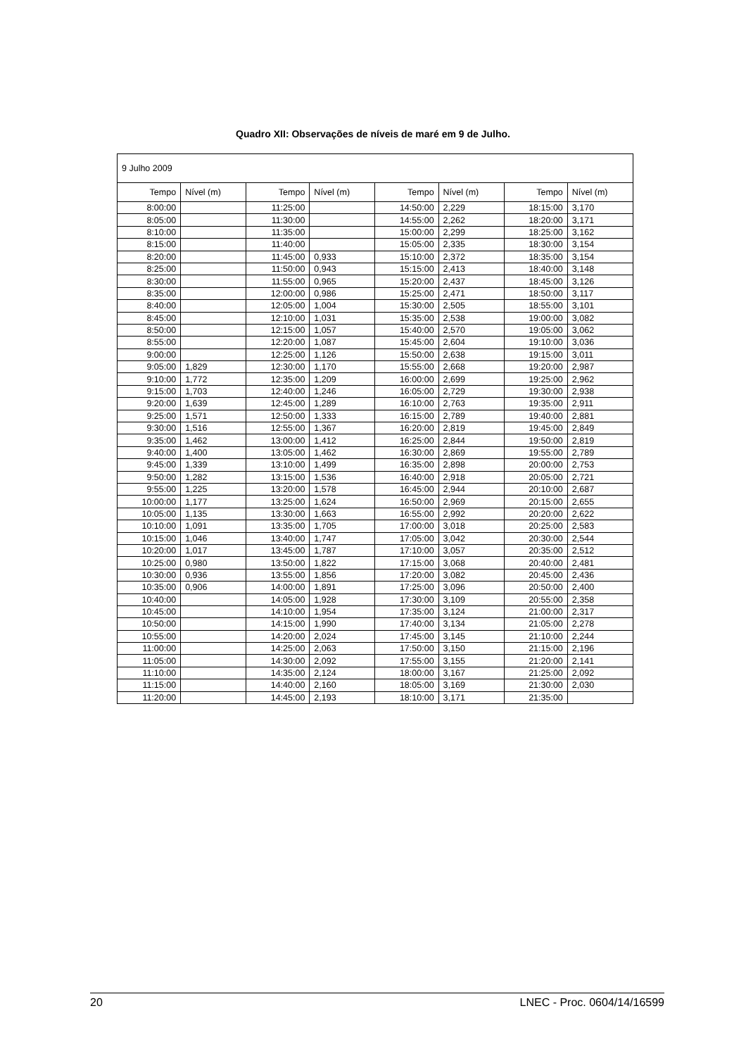Quadro XII: Observações de níveis de maré em 9 de Julho.
| 9 Julho 2009 | | | | | | | |
| Tempo | Nível (m) | Tempo | Nível (m) | Tempo | Nível (m) | Tempo | Nível (m) |
| 8:00:00 | | 11:25:00 | | 14:50:00 | 2,229 | 18:15:00 | 3,170 |
| 8:05:00 | | 11:30:00 | | 14:55:00 | 2,262 | 18:20:00 | 3,171 |
| 8:10:00 | | 11:35:00 | | 15:00:00 | 2,299 | 18:25:00 | 3,162 |
| 8:15:00 | | 11:40:00 | | 15:05:00 | 2,335 | 18:30:00 | 3,154 |
| 8:20:00 | | 11:45:00 | 0,933 | 15:10:00 | 2,372 | 18:35:00 | 3,154 |
| 8:25:00 | | 11:50:00 | 0,943 | 15:15:00 | 2,413 | 18:40:00 | 3,148 |
| 8:30:00 | | 11:55:00 | 0,965 | 15:20:00 | 2,437 | 18:45:00 | 3,126 |
| 8:35:00 | | 12:00:00 | 0,986 | 15:25:00 | 2,471 | 18:50:00 | 3,117 |
| 8:40:00 | | 12:05:00 | 1,004 | 15:30:00 | 2,505 | 18:55:00 | 3,101 |
| 8:45:00 | | 12:10:00 | 1,031 | 15:35:00 | 2,538 | 19:00:00 | 3,082 |
| 8:50:00 | | 12:15:00 | 1,057 | 15:40:00 | 2,570 | 19:05:00 | 3,062 |
| 8:55:00 | | 12:20:00 | 1,087 | 15:45:00 | 2,604 | 19:10:00 | 3,036 |
| 9:00:00 | | 12:25:00 | 1,126 | 15:50:00 | 2,638 | 19:15:00 | 3,011 |
| 9:05:00 | 1,829 | 12:30:00 | 1,170 | 15:55:00 | 2,668 | 19:20:00 | 2,987 |
| 9:10:00 | 1,772 | 12:35:00 | 1,209 | 16:00:00 | 2,699 | 19:25:00 | 2,962 |
| 9:15:00 | 1,703 | 12:40:00 | 1,246 | 16:05:00 | 2,729 | 19:30:00 | 2,938 |
| 9:20:00 | 1,639 | 12:45:00 | 1,289 | 16:10:00 | 2,763 | 19:35:00 | 2,911 |
| 9:25:00 | 1,571 | 12:50:00 | 1,333 | 16:15:00 | 2,789 | 19:40:00 | 2,881 |
| 9:30:00 | 1,516 | 12:55:00 | 1,367 | 16:20:00 | 2,819 | 19:45:00 | 2,849 |
| 9:35:00 | 1,462 | 13:00:00 | 1,412 | 16:25:00 | 2,844 | 19:50:00 | 2,819 |
| 9:40:00 | 1,400 | 13:05:00 | 1,462 | 16:30:00 | 2,869 | 19:55:00 | 2,789 |
| 9:45:00 | 1,339 | 13:10:00 | 1,499 | 16:35:00 | 2,898 | 20:00:00 | 2,753 |
| 9:50:00 | 1,282 | 13:15:00 | 1,536 | 16:40:00 | 2,918 | 20:05:00 | 2,721 |
| 9:55:00 | 1,225 | 13:20:00 | 1,578 | 16:45:00 | 2,944 | 20:10:00 | 2,687 |
| 10:00:00 | 1,177 | 13:25:00 | 1,624 | 16:50:00 | 2,969 | 20:15:00 | 2,655 |
| 10:05:00 | 1,135 | 13:30:00 | 1,663 | 16:55:00 | 2,992 | 20:20:00 | 2,622 |
| 10:10:00 | 1,091 | 13:35:00 | 1,705 | 17:00:00 | 3,018 | 20:25:00 | 2,583 |
| 10:15:00 | 1,046 | 13:40:00 | 1,747 | 17:05:00 | 3,042 | 20:30:00 | 2,544 |
| 10:20:00 | 1,017 | 13:45:00 | 1,787 | 17:10:00 | 3,057 | 20:35:00 | 2,512 |
| 10:25:00 | 0,980 | 13:50:00 | 1,822 | 17:15:00 | 3,068 | 20:40:00 | 2,481 |
| 10:30:00 | 0,936 | 13:55:00 | 1,856 | 17:20:00 | 3,082 | 20:45:00 | 2,436 |
| 10:35:00 | 0,906 | 14:00:00 | 1,891 | 17:25:00 | 3,096 | 20:50:00 | 2,400 |
| 10:40:00 | | 14:05:00 | 1,928 | 17:30:00 | 3,109 | 20:55:00 | 2,358 |
| 10:45:00 | | 14:10:00 | 1,954 | 17:35:00 | 3,124 | 21:00:00 | 2,317 |
| 10:50:00 | | 14:15:00 | 1,990 | 17:40:00 | 3,134 | 21:05:00 | 2,278 |
| 10:55:00 | | 14:20:00 | 2,024 | 17:45:00 | 3,145 | 21:10:00 | 2,244 |
| 11:00:00 | | 14:25:00 | 2,063 | 17:50:00 | 3,150 | 21:15:00 | 2,196 |
| 11:05:00 | | 14:30:00 | 2,092 | 17:55:00 | 3,155 | 21:20:00 | 2,141 |
| 11:10:00 | | 14:35:00 | 2,124 | 18:00:00 | 3,167 | 21:25:00 | 2,092 |
| 11:15:00 | | 14:40:00 | 2,160 | 18:05:00 | 3,169 | 21:30:00 | 2,030 |
| 11:20:00 | | 14:45:00 | 2,193 | 18:10:00 | 3,171 | 21:35:00 | |
20 LNEC - Proc. 0604/14/16599